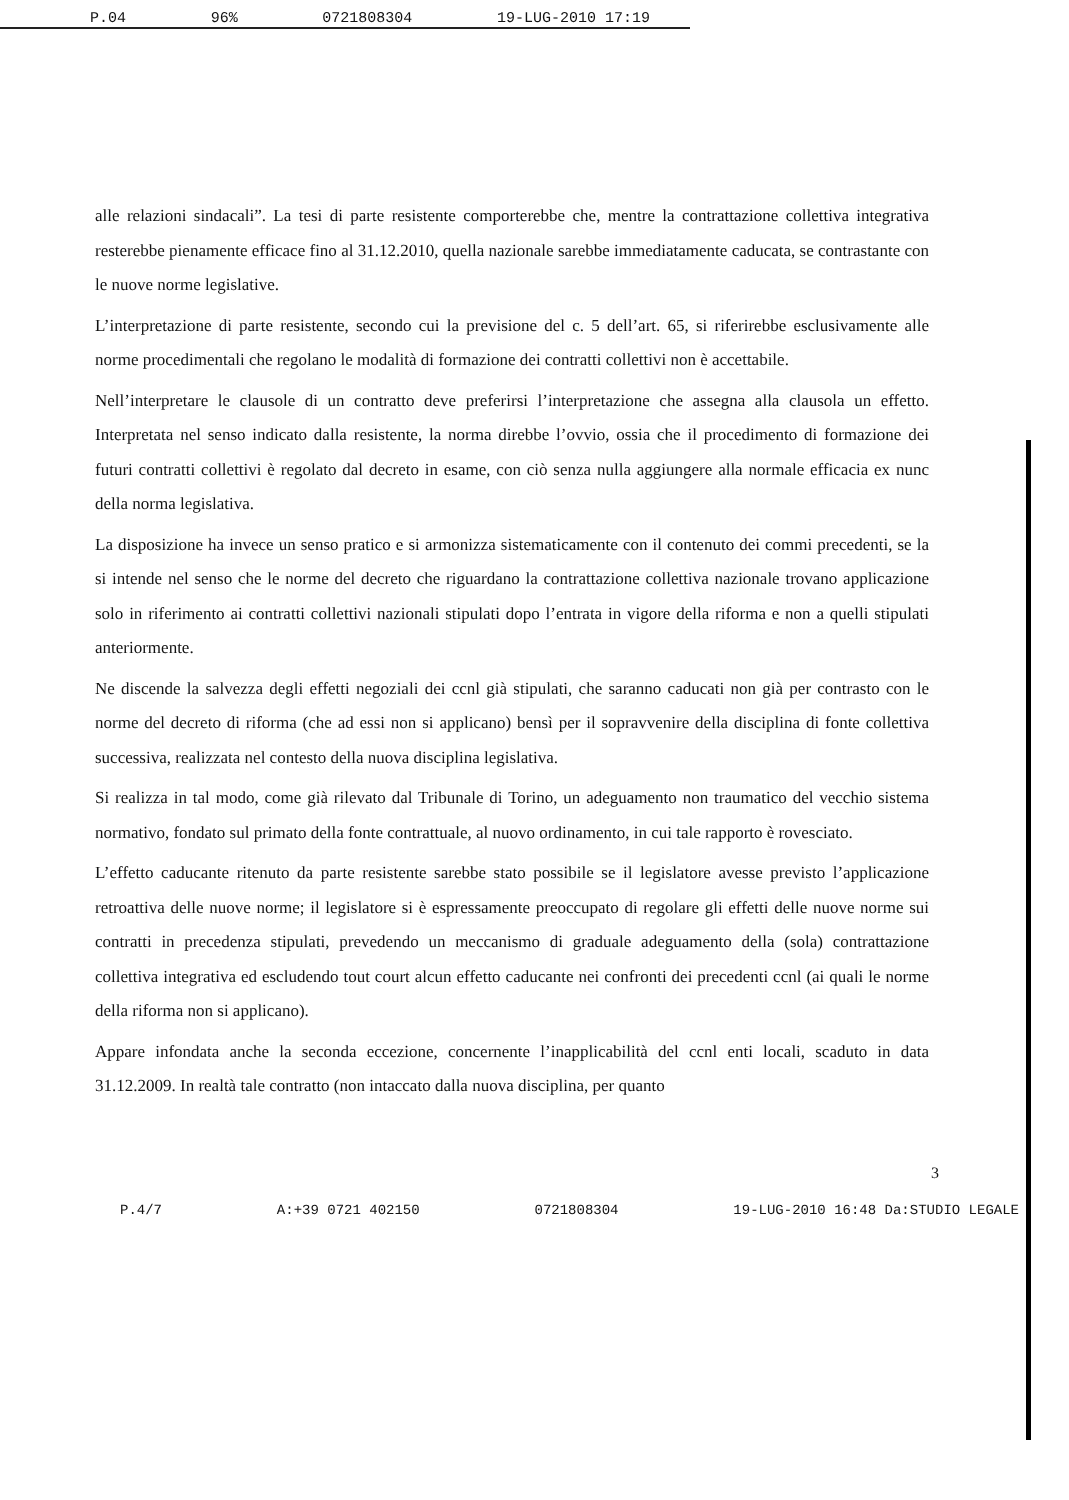P.04 96% 0721808304 19-LUG-2010 17:19
alle relazioni sindacali”. La tesi di parte resistente comporterebbe che, mentre la contrattazione collettiva integrativa resterebbe pienamente efficace fino al 31.12.2010, quella nazionale sarebbe immediatamente caducata, se contrastante con le nuove norme legislative.
L’interpretazione di parte resistente, secondo cui la previsione del c. 5 dell’art. 65, si riferirebbe esclusivamente alle norme procedimentali che regolano le modalità di formazione dei contratti collettivi non è accettabile.
Nell’interpretare le clausole di un contratto deve preferirsi l’interpretazione che assegna alla clausola un effetto. Interpretata nel senso indicato dalla resistente, la norma direbbe l’ovvio, ossia che il procedimento di formazione dei futuri contratti collettivi è regolato dal decreto in esame, con ciò senza nulla aggiungere alla normale efficacia ex nunc della norma legislativa.
La disposizione ha invece un senso pratico e si armonizza sistematicamente con il contenuto dei commi precedenti, se la si intende nel senso che le norme del decreto che riguardano la contrattazione collettiva nazionale trovano applicazione solo in riferimento ai contratti collettivi nazionali stipulati dopo l’entrata in vigore della riforma e non a quelli stipulati anteriormente.
Ne discende la salvezza degli effetti negoziali dei ccnl già stipulati, che saranno caducati non già per contrasto con le norme del decreto di riforma (che ad essi non si applicano) bensì per il sopravvenire della disciplina di fonte collettiva successiva, realizzata nel contesto della nuova disciplina legislativa.
Si realizza in tal modo, come già rilevato dal Tribunale di Torino, un adeguamento non traumatico del vecchio sistema normativo, fondato sul primato della fonte contrattuale, al nuovo ordinamento, in cui tale rapporto è rovesciato.
L’effetto caducante ritenuto da parte resistente sarebbe stato possibile se il legislatore avesse previsto l’applicazione retroattiva delle nuove norme; il legislatore si è espressamente preoccupato di regolare gli effetti delle nuove norme sui contratti in precedenza stipulati, prevedendo un meccanismo di graduale adeguamento della (sola) contrattazione collettiva integrativa ed escludendo tout court alcun effetto caducante nei confronti dei precedenti ccnl (ai quali le norme della riforma non si applicano).
Appare infondata anche la seconda eccezione, concernente l’inapplicabilità del ccnl enti locali, scaduto in data 31.12.2009. In realtà tale contratto (non intaccato dalla nuova disciplina, per quanto
3
P.4/7 A:+39 0721 402150 0721808304 19-LUG-2010 16:48 Da:STUDIO LEGALE